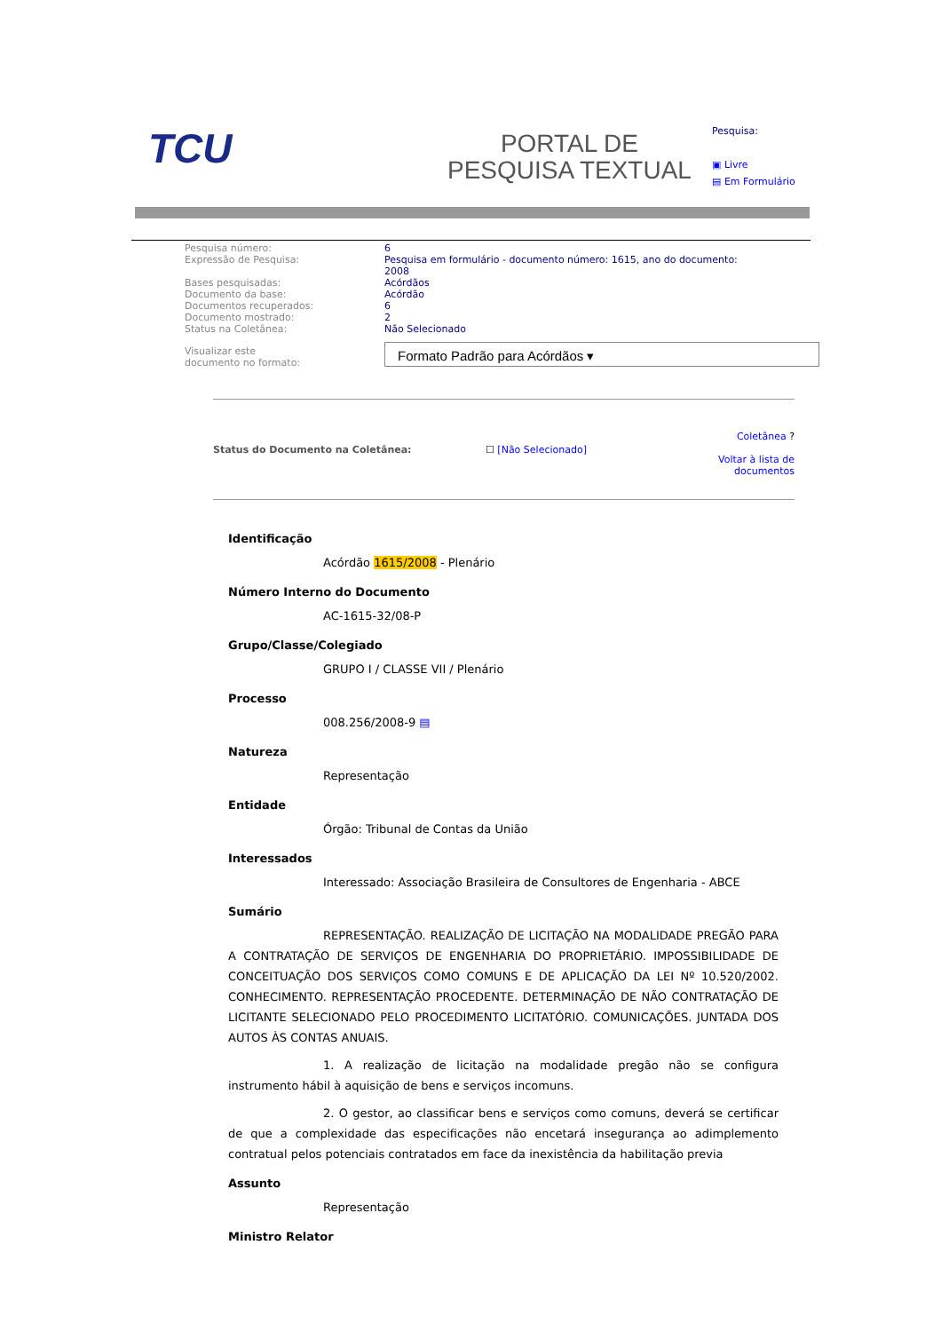TCU
PORTAL DE
PESQUISA TEXTUAL
Pesquisa:
▣ Livre
▤ Em Formulário
| Pesquisa número: | 6 |
| Expressão de Pesquisa: | Pesquisa em formulário - documento número: 1615, ano do documento: 2008 |
| Bases pesquisadas: | Acórdãos |
| Documento da base: | Acórdão |
| Documentos recuperados: | 6 |
| Documento mostrado: | 2 |
| Status na Coletânea: | Não Selecionado |
| Visualizar este documento no formato: | Formato Padrão para Acórdãos ▾ |
Status do Documento na Coletânea:
☐ [Não Selecionado]
Coletânea ?
Voltar à lista de
documentos
Identificação
Acórdão 1615/2008 - Plenário
Número Interno do Documento
AC-1615-32/08-P
Grupo/Classe/Colegiado
GRUPO I / CLASSE VII / Plenário
Processo
008.256/2008-9 ▤
Natureza
Representação
Entidade
Órgão: Tribunal de Contas da União
Interessados
Interessado: Associação Brasileira de Consultores de Engenharia - ABCE
Sumário
REPRESENTAÇÃO. REALIZAÇÃO DE LICITAÇÃO NA MODALIDADE PREGÃO PARA A CONTRATAÇÃO DE SERVIÇOS DE ENGENHARIA DO PROPRIETÁRIO. IMPOSSIBILIDADE DE CONCEITUAÇÃO DOS SERVIÇOS COMO COMUNS E DE APLICAÇÃO DA LEI Nº 10.520/2002. CONHECIMENTO. REPRESENTAÇÃO PROCEDENTE. DETERMINAÇÃO DE NÃO CONTRATAÇÃO DE LICITANTE SELECIONADO PELO PROCEDIMENTO LICITATÓRIO. COMUNICAÇÕES. JUNTADA DOS AUTOS ÀS CONTAS ANUAIS.
1. A realização de licitação na modalidade pregão não se configura instrumento hábil à aquisição de bens e serviços incomuns.
2. O gestor, ao classificar bens e serviços como comuns, deverá se certificar de que a complexidade das especificações não encetará insegurança ao adimplemento contratual pelos potenciais contratados em face da inexistência da habilitação previa
Assunto
Representação
Ministro Relator